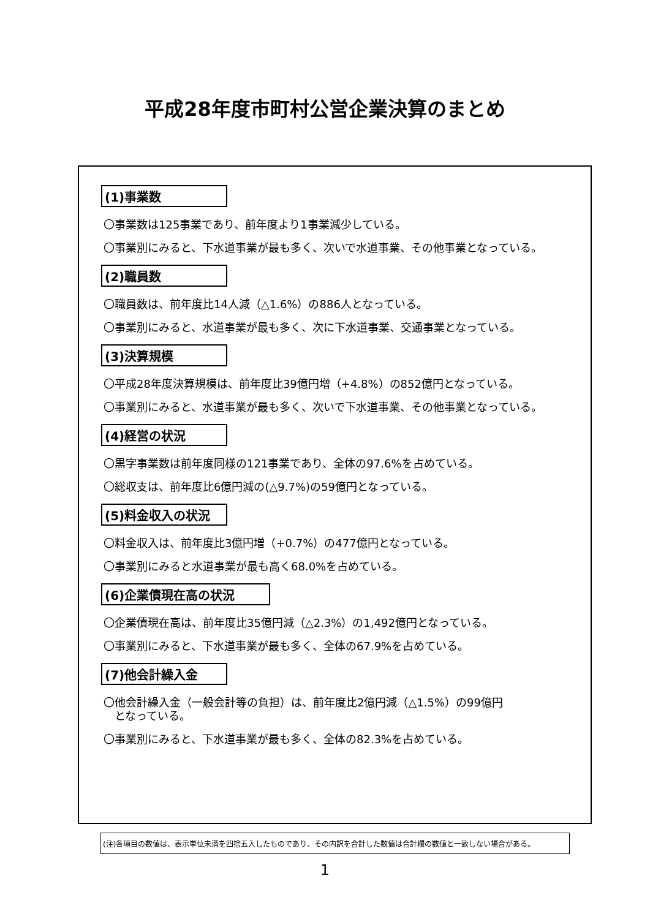平成28年度市町村公営企業決算のまとめ
(1)事業数
〇事業数は125事業であり、前年度より1事業減少している。
〇事業別にみると、下水道事業が最も多く、次いで水道事業、その他事業となっている。
(2)職員数
〇職員数は、前年度比14人減（△1.6%）の886人となっている。
〇事業別にみると、水道事業が最も多く、次に下水道事業、交通事業となっている。
(3)決算規模
〇平成28年度決算規模は、前年度比39億円増（+4.8%）の852億円となっている。
〇事業別にみると、水道事業が最も多く、次いで下水道事業、その他事業となっている。
(4)経営の状況
〇黒字事業数は前年度同様の121事業であり、全体の97.6%を占めている。
〇総収支は、前年度比6億円減の(△9.7%)の59億円となっている。
(5)料金収入の状況
〇料金収入は、前年度比3億円増（+0.7%）の477億円となっている。
〇事業別にみると水道事業が最も高く68.0%を占めている。
(6)企業債現在高の状況
〇企業債現在高は、前年度比35億円減（△2.3%）の1,492億円となっている。
〇事業別にみると、下水道事業が最も多く、全体の67.9%を占めている。
(7)他会計繰入金
〇他会計繰入金（一般会計等の負担）は、前年度比2億円減（△1.5%）の99億円
　となっている。
〇事業別にみると、下水道事業が最も多く、全体の82.3%を占めている。
(注)各項目の数値は、表示単位未満を四捨五入したものであり、その内訳を合計した数値は合計欄の数値と一致しない場合がある。
1